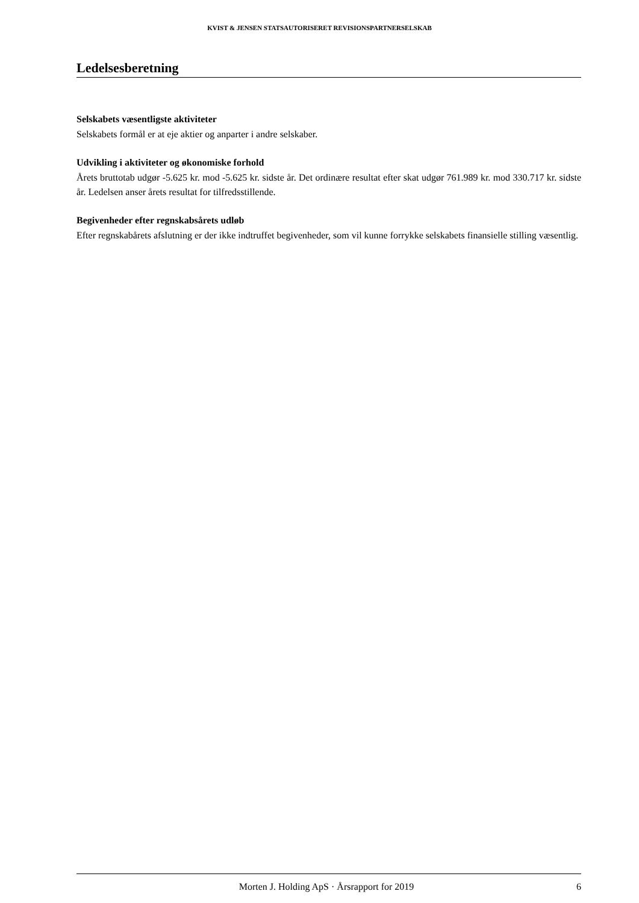KVIST & JENSEN STATSAUTORISERET REVISIONSPARTNERSELSKAB
Ledelsesberetning
Selskabets væsentligste aktiviteter
Selskabets formål er at eje aktier og anparter i andre selskaber.
Udvikling i aktiviteter og økonomiske forhold
Årets bruttotab udgør -5.625 kr. mod -5.625 kr. sidste år. Det ordinære resultat efter skat udgør 761.989 kr. mod 330.717 kr. sidste år. Ledelsen anser årets resultat for tilfredsstillende.
Begivenheder efter regnskabsårets udløb
Efter regnskabårets afslutning er der ikke indtruffet begivenheder, som vil kunne forrykke selskabets finansielle stilling væsentlig.
Morten J. Holding ApS · Årsrapport for 2019 6